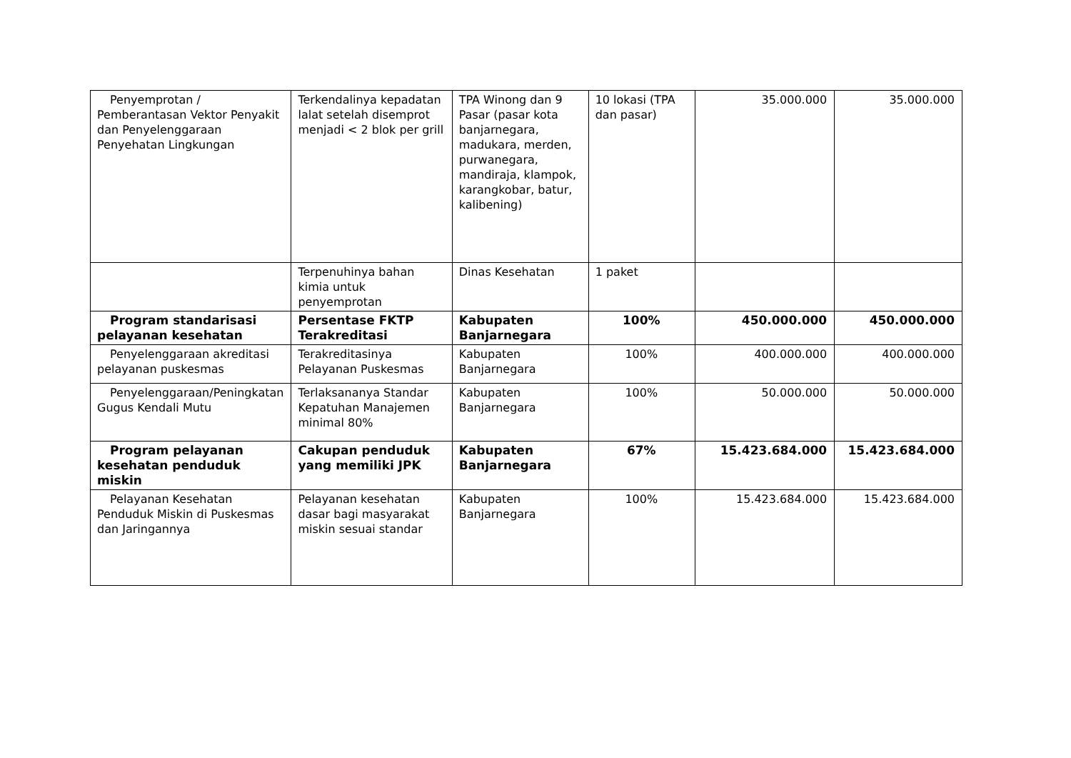| Penyemprotan / Pemberantasan Vektor Penyakit dan Penyelenggaraan Penyehatan Lingkungan | Terkendalinya kepadatan lalat setelah disemprot menjadi < 2 blok per grill | TPA Winong dan 9 Pasar (pasar kota banjarnegara, madukara, merden, purwanegara, mandiraja, klampok, karangkobar, batur, kalibening) | 10 lokasi (TPA dan pasar) | 35.000.000 | 35.000.000 |
| | Terpenuhinya bahan kimia untuk penyemprotan | Dinas Kesehatan | 1 paket | | |
| Program standarisasi pelayanan kesehatan | Persentase FKTP Terakreditasi | Kabupaten Banjarnegara | 100% | 450.000.000 | 450.000.000 |
| Penyelenggaraan akreditasi pelayanan puskesmas | Terakreditasinya Pelayanan Puskesmas | Kabupaten Banjarnegara | 100% | 400.000.000 | 400.000.000 |
| Penyelenggaraan/Peningkatan Gugus Kendali Mutu | Terlaksananya Standar Kepatuhan Manajemen minimal 80% | Kabupaten Banjarnegara | 100% | 50.000.000 | 50.000.000 |
| Program pelayanan kesehatan penduduk miskin | Cakupan penduduk yang memiliki JPK | Kabupaten Banjarnegara | 67% | 15.423.684.000 | 15.423.684.000 |
| Pelayanan Kesehatan Penduduk Miskin di Puskesmas dan Jaringannya | Pelayanan kesehatan dasar bagi masyarakat miskin sesuai standar | Kabupaten Banjarnegara | 100% | 15.423.684.000 | 15.423.684.000 |